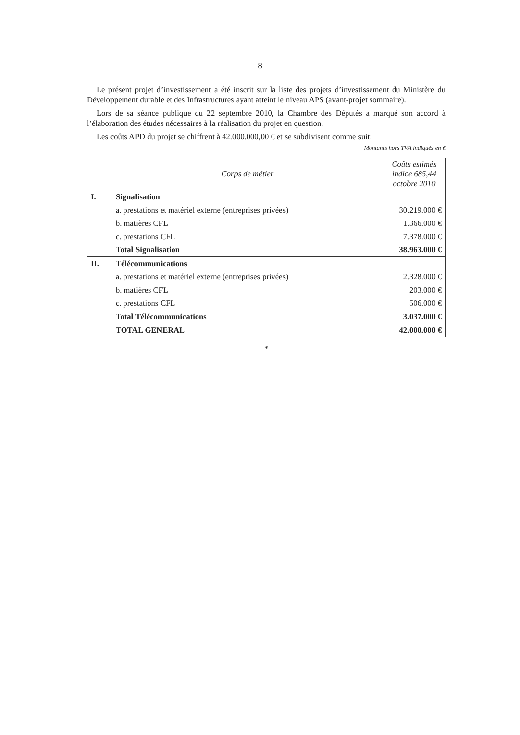8
Le présent projet d’investissement a été inscrit sur la liste des projets d’investissement du Ministère du Développement durable et des Infrastructures ayant atteint le niveau APS (avant-projet sommaire).
Lors de sa séance publique du 22 septembre 2010, la Chambre des Députés a marqué son accord à l’élaboration des études nécessaires à la réalisation du projet en question.
Les coûts APD du projet se chiffrent à 42.000.000,00 € et se subdivisent comme suit:
Montants hors TVA indiqués en €
| | Corps de métier | Coûts estimés indice 685,44 octobre 2010 |
| --- | --- | --- |
| I. | Signalisation | |
| | a. prestations et matériel externe (entreprises privées) | 30.219.000 € |
| | b. matières CFL | 1.366.000 € |
| | c. prestations CFL | 7.378.000 € |
| | Total Signalisation | 38.963.000 € |
| II. | Télécommunications | |
| | a. prestations et matériel externe (entreprises privées) | 2.328.000 € |
| | b. matières CFL | 203.000 € |
| | c. prestations CFL | 506.000 € |
| | Total Télécommunications | 3.037.000 € |
| | TOTAL GENERAL | 42.000.000 € |
*